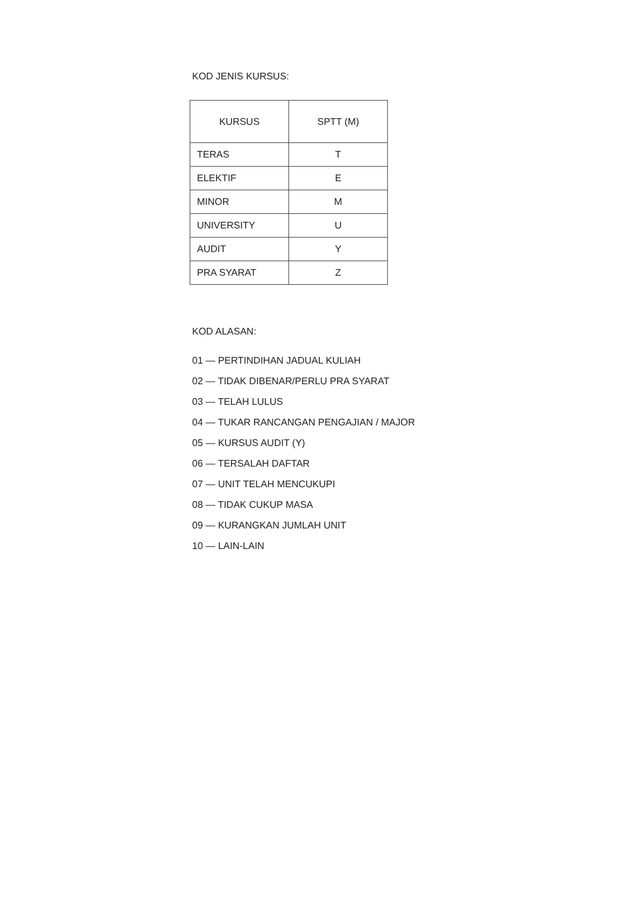KOD JENIS KURSUS:
| KURSUS | SPTT (M) |
| --- | --- |
| TERAS | T |
| ELEKTIF | E |
| MINOR | M |
| UNIVERSITY | U |
| AUDIT | Y |
| PRA SYARAT | Z |
KOD ALASAN:
01 — PERTINDIHAN JADUAL KULIAH
02 — TIDAK DIBENAR/PERLU PRA SYARAT
03 — TELAH LULUS
04 — TUKAR RANCANGAN PENGAJIAN / MAJOR
05 — KURSUS AUDIT (Y)
06 — TERSALAH DAFTAR
07 — UNIT TELAH MENCUKUPI
08 — TIDAK CUKUP MASA
09 — KURANGKAN JUMLAH UNIT
10 — LAIN-LAIN